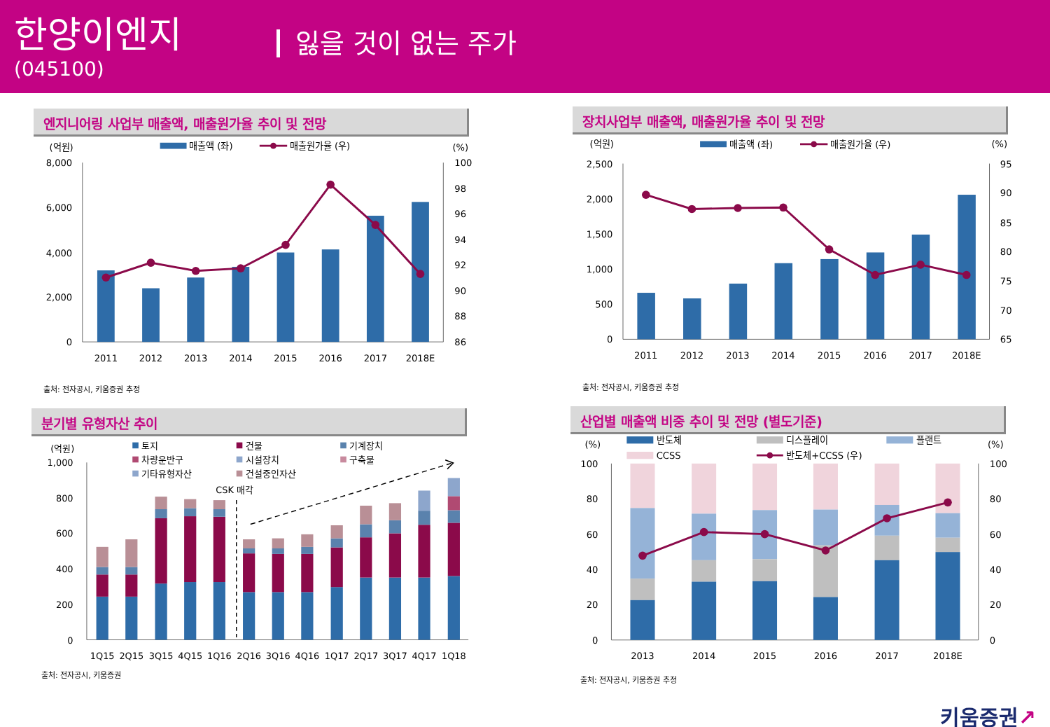한양이엔지
(045100)
잃을 것이 없는 주가
엔지니어링 사업부 매출액, 매출원가율 추이 및 전망
(억원)
매출액 (좌)
매출원가율 (우)
(%)
8,000
6,000
4,000
2,000
0
100
98
96
94
92
90
88
86
2011
2012
2013
2014
2015
2016
2017
2018E
출처: 전자공시, 키움증권 추정
장치사업부 매출액, 매출원가율 추이 및 전망
(억원)
매출액 (좌)
매출원가율 (우)
(%)
2,500
2,000
1,500
1,000
500
0
95
90
85
80
75
70
65
2011
2012
2013
2014
2015
2016
2017
2018E
출처: 전자공시, 키움증권 추정
분기별 유형자산 추이
(억원)
토지
건물
기계장치
차량운반구
시설장치
구축물
기타유형자산
건설중인자산
CSK 매각
1,000
800
600
400
200
0
1Q15
2Q15
3Q15
4Q15
1Q16
2Q16
3Q16
4Q16
1Q17
2Q17
3Q17
4Q17
1Q18
출처: 전자공시, 키움증권
산업별 매출액 비중 추이 및 전망 (별도기준)
(%)
(%)
반도체
디스플레이
플랜트
CCSS
반도체+CCSS (우)
100
80
60
40
20
0
100
80
60
40
20
0
2013
2014
2015
2016
2017
2018E
출처: 전자공시, 키움증권 추정
키움증권↗